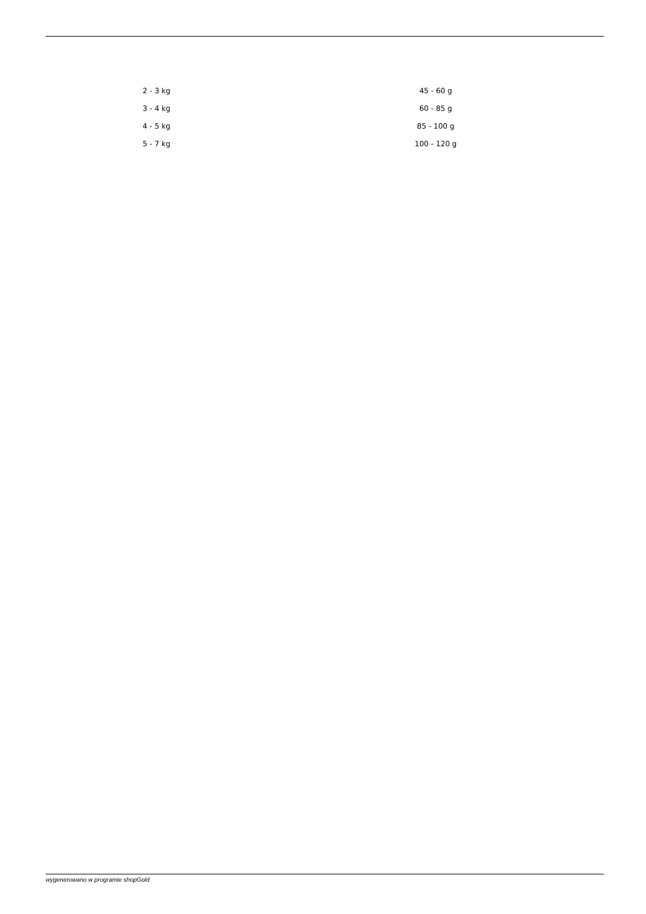| 2 - 3 kg | 45 - 60 g |
| 3 - 4 kg | 60 - 85 g |
| 4 - 5 kg | 85 - 100 g |
| 5 - 7 kg | 100 - 120 g |
wygenerowano w programie shopGold